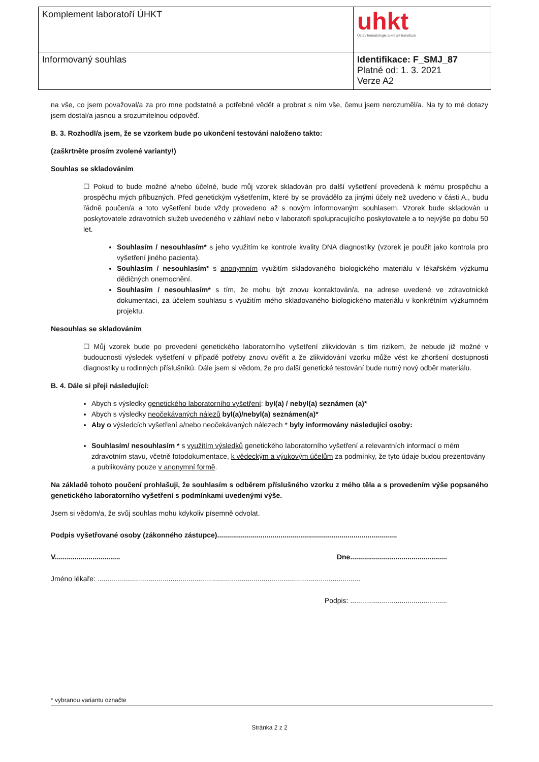| Komplement laboratoří ÚHKT | uhkt Ústav hematologie a krevní transfuze |
| Informovaný souhlas | Identifikace: F_SMJ_87 Platné od: 1. 3. 2021 Verze A2 |
na vše, co jsem považoval/a za pro mne podstatné a potřebné vědět a probrat s ním vše, čemu jsem nerozuměl/a. Na ty to mé dotazy jsem dostal/a jasnou a srozumitelnou odpověď.
B. 3. Rozhodl/a jsem, že se vzorkem bude po ukončení testování naloženo takto:
(zaškrtněte prosím zvolené varianty!)
Souhlas se skladováním
☐ Pokud to bude možné a/nebo účelné, bude můj vzorek skladován pro další vyšetření provedená k mému prospěchu a prospěchu mých příbuzných. Před genetickým vyšetřením, které by se provádělo za jinými účely než uvedeno v části A., budu řádně poučen/a a toto vyšetření bude vždy provedeno až s novým informovaným souhlasem. Vzorek bude skladován u poskytovatele zdravotních služeb uvedeného v záhlaví nebo v laboratoři spolupracujícího poskytovatele a to nejvýše po dobu 50 let.
Souhlasím / nesouhlasím* s jeho využitím ke kontrole kvality DNA diagnostiky (vzorek je použit jako kontrola pro vyšetření jiného pacienta).
Souhlasím / nesouhlasím* s anonymním využitím skladovaného biologického materiálu v lékařském výzkumu dědičných onemocnění.
Souhlasím / nesouhlasím* s tím, že mohu být znovu kontaktován/a, na adrese uvedené ve zdravotnické dokumentaci, za účelem souhlasu s využitím mého skladovaného biologického materiálu v konkrétním výzkumném projektu.
Nesouhlas se skladováním
☐ Můj vzorek bude po provedení genetického laboratorního vyšetření zlikvidován s tím rizikem, že nebude již možné v budoucnosti výsledek vyšetření v případě potřeby znovu ověřit a že zlikvidování vzorku může vést ke zhoršení dostupnosti diagnostiky u rodinných příslušníků. Dále jsem si vědom, že pro další genetické testování bude nutný nový odběr materiálu.
B. 4. Dále si přeji následující:
Abych s výsledky genetického laboratorního vyšetření: byl(a) / nebyl(a) seznámen (a)*
Abych s výsledky neočekávaných nálezů byl(a)/nebyl(a) seznámen(a)*
Aby o výsledcích vyšetření a/nebo neočekávaných nálezech * byly informovány následující osoby:
Souhlasím/ nesouhlasím * s využitím výsledků genetického laboratorního vyšetření a relevantních informací o mém zdravotním stavu, včetně fotodokumentace, k vědeckým a výukovým účelům za podmínky, že tyto údaje budou prezentovány a publikovány pouze v anonymní formě.
Na základě tohoto poučení prohlašuji, že souhlasím s odběrem příslušného vzorku z mého těla a s provedením výše popsaného genetického laboratorního vyšetření s podmínkami uvedenými výše.
Jsem si vědom/a, že svůj souhlas mohu kdykoliv písemně odvolat.
Podpis vyšetřované osoby (zákonného zástupce)...........................................................................................
V................................. Dne.................................................
Jméno lékaře: .....................................................................................................................................
Podpis: .................................................
* vybranou variantu označte
Stránka 2 z 2